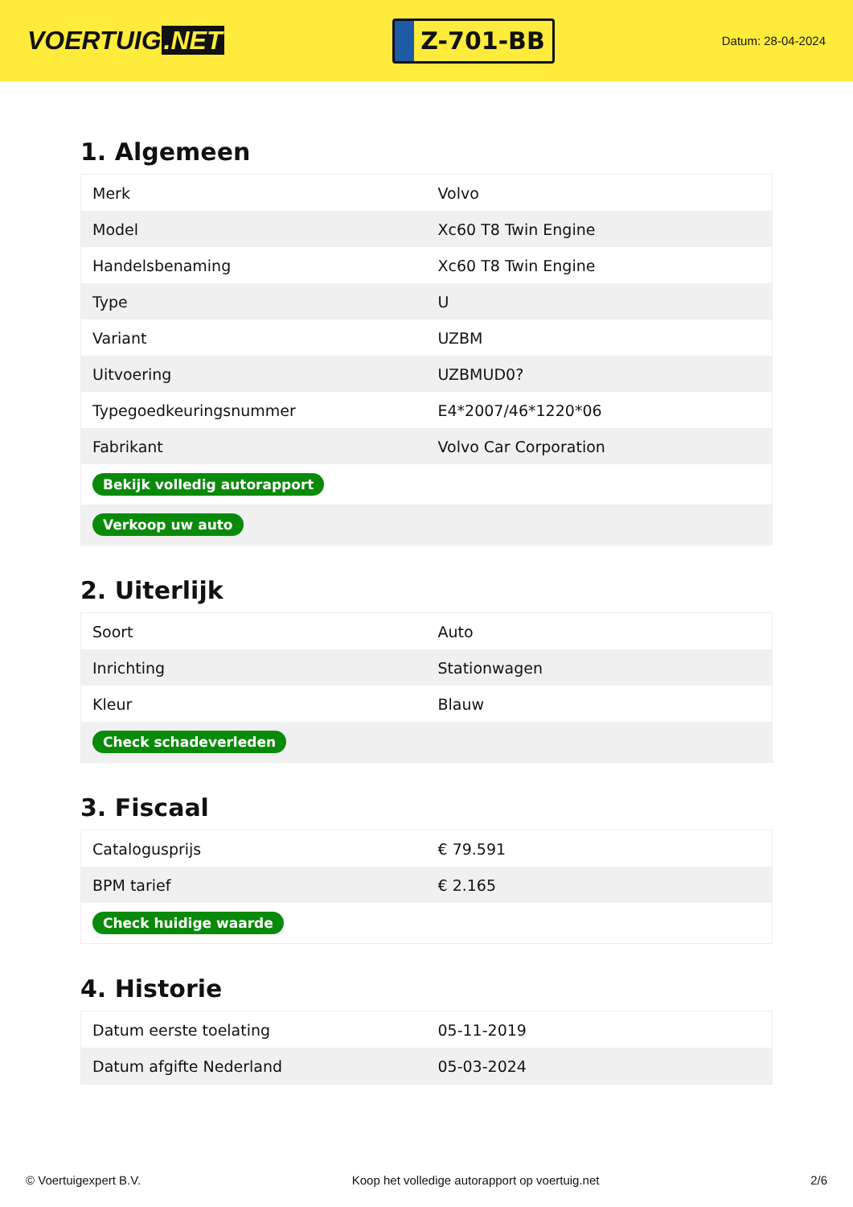VOERTUIG.NET
Z-701-BB
Datum: 28-04-2024
1. Algemeen
| Merk | Volvo |
| Model | Xc60 T8 Twin Engine |
| Handelsbenaming | Xc60 T8 Twin Engine |
| Type | U |
| Variant | UZBM |
| Uitvoering | UZBMUD0? |
| Typegoedkeuringsnummer | E4*2007/46*1220*06 |
| Fabrikant | Volvo Car Corporation |
| Bekijk volledig autorapport | |
| Verkoop uw auto | |
2. Uiterlijk
| Soort | Auto |
| Inrichting | Stationwagen |
| Kleur | Blauw |
| Check schadeverleden | |
3. Fiscaal
| Catalogusprijs | € 79.591 |
| BPM tarief | € 2.165 |
| Check huidige waarde | |
4. Historie
| Datum eerste toelating | 05-11-2019 |
| Datum afgifte Nederland | 05-03-2024 |
© Voertuigexpert B.V. Koop het volledige autorapport op voertuig.net 2/6